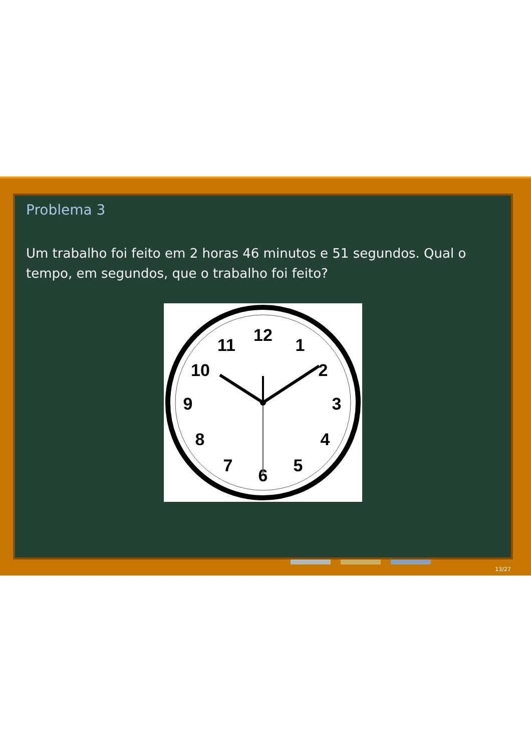Problema 3
Um trabalho foi feito em 2 horas 46 minutos e 51 segundos. Qual o tempo, em segundos, que o trabalho foi feito?
12
1
2
3
4
5
6
7
8
9
10
11
13/27